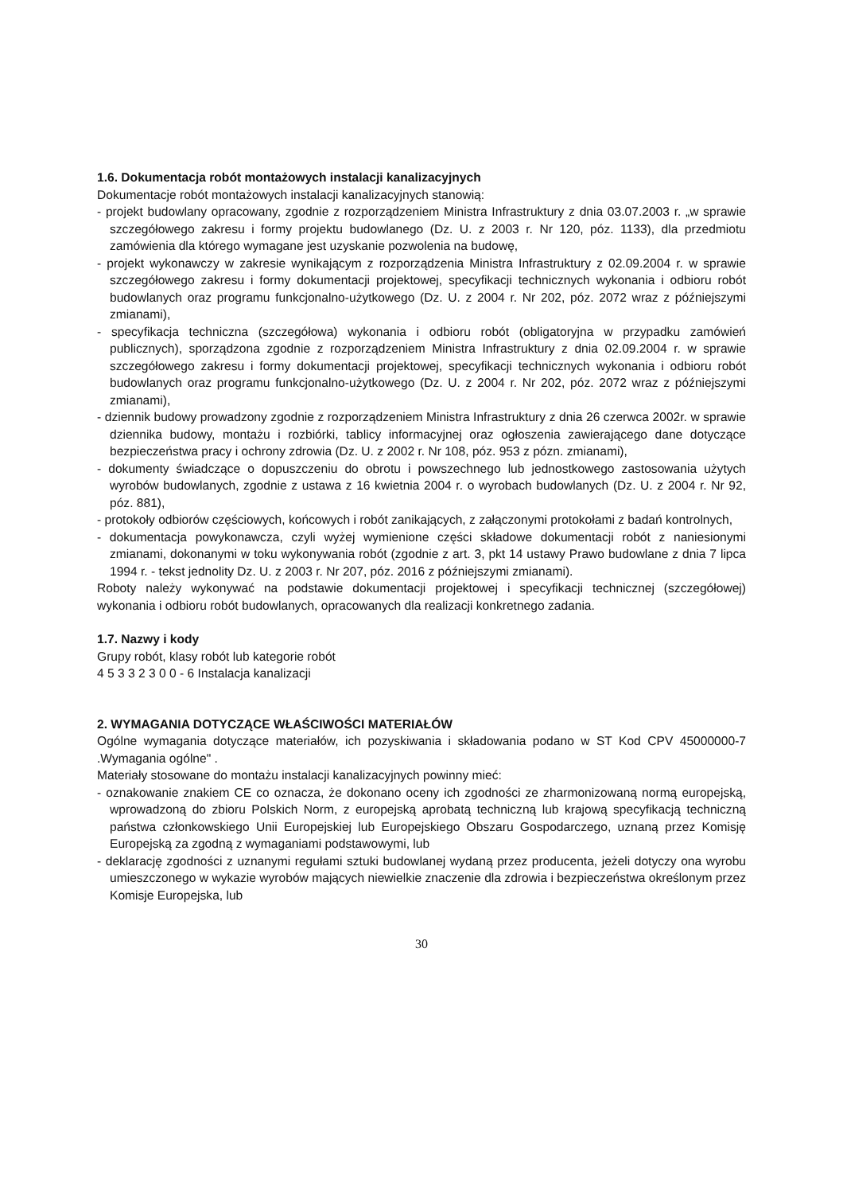1.6. Dokumentacja robót montażowych instalacji kanalizacyjnych
Dokumentacje robót montażowych instalacji kanalizacyjnych stanowią:
- projekt budowlany opracowany, zgodnie z rozporządzeniem Ministra Infrastruktury z dnia 03.07.2003 r. „w sprawie szczegółowego zakresu i formy projektu budowlanego (Dz. U. z 2003 r. Nr 120, póz. 1133), dla przedmiotu zamówienia dla którego wymagane jest uzyskanie pozwolenia na budowę,
- projekt wykonawczy w zakresie wynikającym z rozporządzenia Ministra Infrastruktury z 02.09.2004 r. w sprawie szczegółowego zakresu i formy dokumentacji projektowej, specyfikacji technicznych wykonania i odbioru robót budowlanych oraz programu funkcjonalno-użytkowego (Dz. U. z 2004 r. Nr 202, póz. 2072 wraz z późniejszymi zmianami),
- specyfikacja techniczna (szczegółowa) wykonania i odbioru robót (obligatoryjna w przypadku zamówień publicznych), sporządzona zgodnie z rozporządzeniem Ministra Infrastruktury z dnia 02.09.2004 r. w sprawie szczegółowego zakresu i formy dokumentacji projektowej, specyfikacji technicznych wykonania i odbioru robót budowlanych oraz programu funkcjonalno-użytkowego (Dz. U. z 2004 r. Nr 202, póz. 2072 wraz z późniejszymi zmianami),
- dziennik budowy prowadzony zgodnie z rozporządzeniem Ministra Infrastruktury z dnia 26 czerwca 2002r. w sprawie dziennika budowy, montażu i rozbiórki, tablicy informacyjnej oraz ogłoszenia zawierającego dane dotyczące bezpieczeństwa pracy i ochrony zdrowia (Dz. U. z 2002 r. Nr 108, póz. 953 z pózn. zmianami),
- dokumenty świadczące o dopuszczeniu do obrotu i powszechnego lub jednostkowego zastosowania użytych wyrobów budowlanych, zgodnie z ustawa z 16 kwietnia 2004 r. o wyrobach budowlanych (Dz. U. z 2004 r. Nr 92, póz. 881),
- protokoły odbiorów częściowych, końcowych i robót zanikających, z załączonymi protokołami z badań kontrolnych,
- dokumentacja powykonawcza, czyli wyżej wymienione części składowe dokumentacji robót z naniesionymi zmianami, dokonanymi w toku wykonywania robót (zgodnie z art. 3, pkt 14 ustawy Prawo budowlane z dnia 7 lipca 1994 r. - tekst jednolity Dz. U. z 2003 r. Nr 207, póz. 2016 z późniejszymi zmianami).
Roboty należy wykonywać na podstawie dokumentacji projektowej i specyfikacji technicznej (szczegółowej) wykonania i odbioru robót budowlanych, opracowanych dla realizacji konkretnego zadania.
1.7. Nazwy i kody
Grupy robót, klasy robót lub kategorie robót
4 5 3 3 2 3 0 0 - 6 Instalacja kanalizacji
2. WYMAGANIA DOTYCZĄCE WŁAŚCIWOŚCI MATERIAŁÓW
Ogólne wymagania dotyczące materiałów, ich pozyskiwania i składowania podano w ST Kod CPV 45000000-7 .Wymagania ogólne" .
Materiały stosowane do montażu instalacji kanalizacyjnych powinny mieć:
- oznakowanie znakiem CE co oznacza, że dokonano oceny ich zgodności ze zharmonizowaną normą europejską, wprowadzoną do zbioru Polskich Norm, z europejską aprobatą techniczną lub krajową specyfikacją techniczną państwa członkowskiego Unii Europejskiej lub Europejskiego Obszaru Gospodarczego, uznaną przez Komisję Europejską za zgodną z wymaganiami podstawowymi, lub
- deklarację zgodności z uznanymi regułami sztuki budowlanej wydaną przez producenta, jeżeli dotyczy ona wyrobu umieszczonego w wykazie wyrobów mających niewielkie znaczenie dla zdrowia i bezpieczeństwa określonym przez Komisje Europejska, lub
30